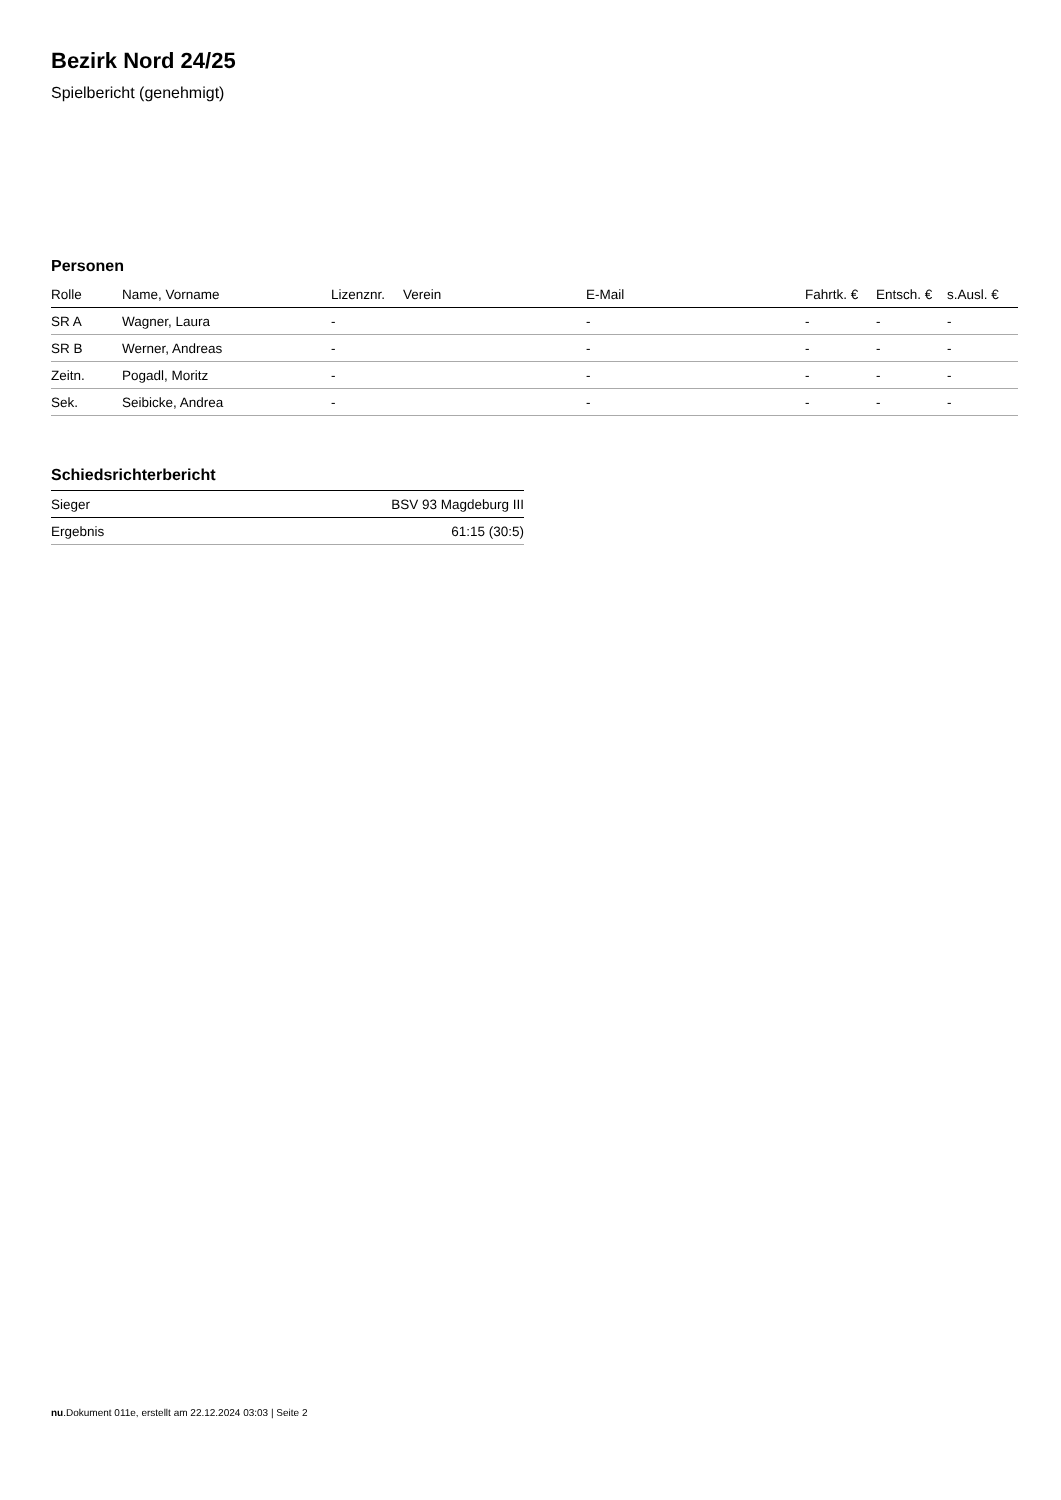Bezirk Nord 24/25
Spielbericht (genehmigt)
Personen
| Rolle | Name, Vorname | Lizenznr. | Verein | E-Mail | Fahrtk. € | Entsch. € | s.Ausl. € |
| --- | --- | --- | --- | --- | --- | --- | --- |
| SR A | Wagner, Laura | - | | - | - | - | - |
| SR B | Werner, Andreas | - | | - | - | - | - |
| Zeitn. | Pogadl, Moritz | - | | - | - | - | - |
| Sek. | Seibicke, Andrea | - | | - | - | - | - |
Schiedsrichterbericht
| Sieger | BSV 93 Magdeburg III |
| Ergebnis | 61:15 (30:5) |
nu.Dokument 011e, erstellt am 22.12.2024 03:03 | Seite 2